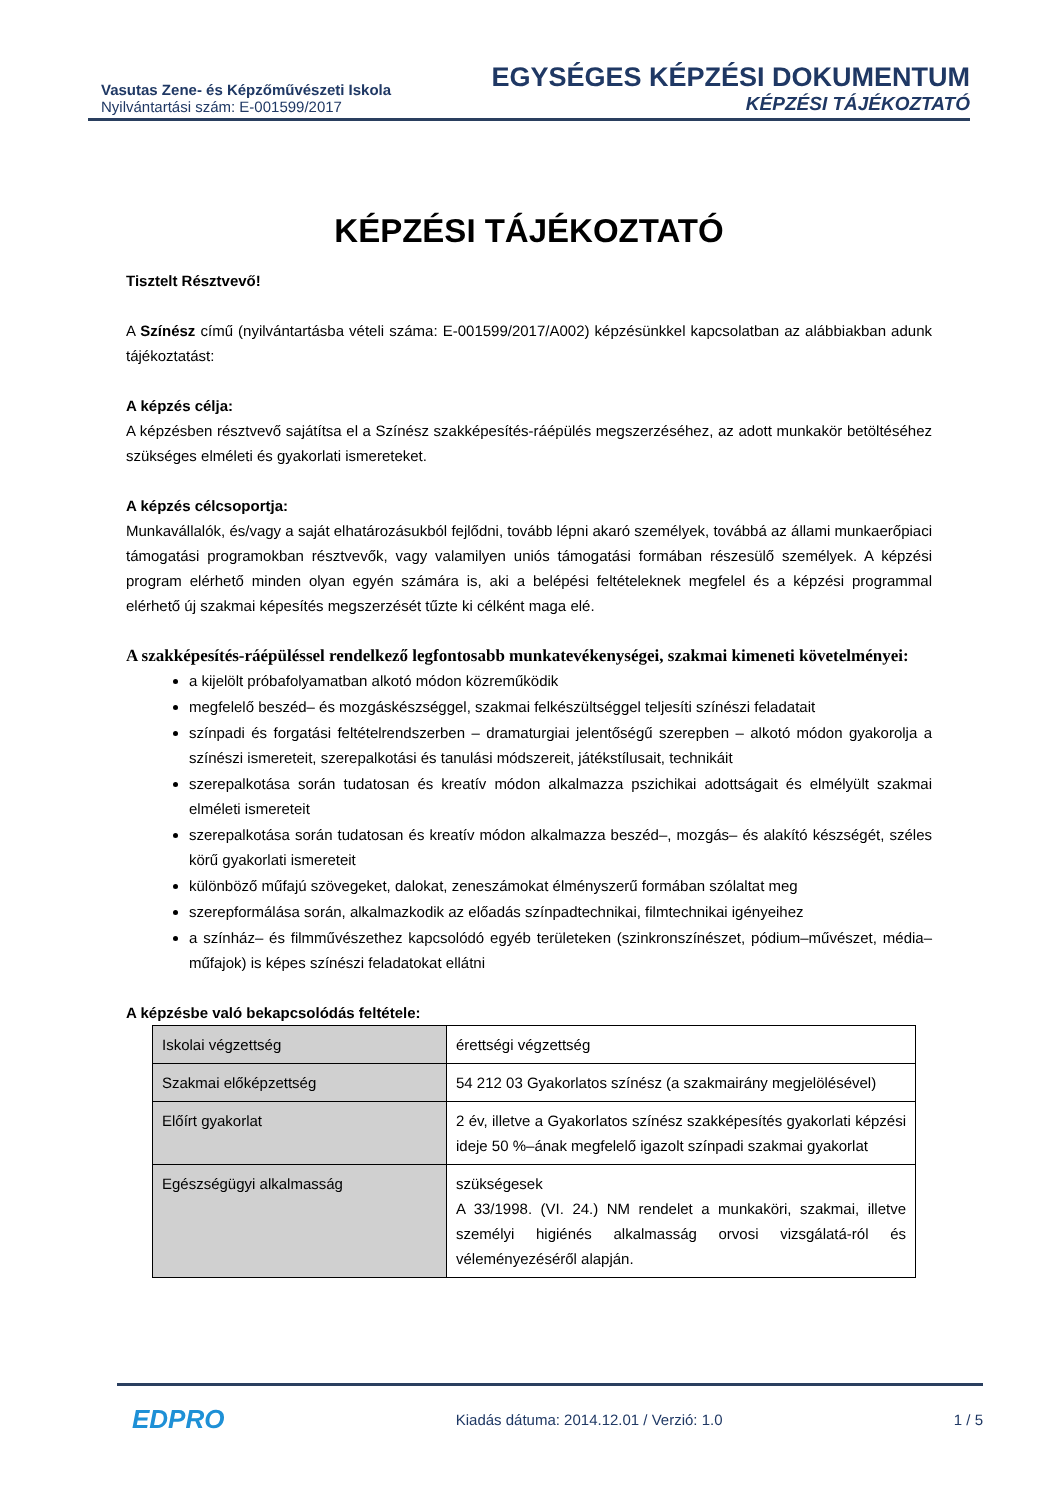Vasutas Zene- és Képzőművészeti Iskola
Nyilvántartási szám: E-001599/2017
EGYSÉGES KÉPZÉSI DOKUMENTUM
KÉPZÉSI TÁJÉKOZTATÓ
KÉPZÉSI TÁJÉKOZTATÓ
Tisztelt Résztvevő!
A Színész című (nyilvántartásba vételi száma: E-001599/2017/A002) képzésünkkel kapcsolatban az alábbiakban adunk tájékoztatást:
A képzés célja:
A képzésben résztvevő sajátítsa el a Színész szakképesítés-ráépülés megszerzéséhez, az adott munkakör betöltéséhez szükséges elméleti és gyakorlati ismereteket.
A képzés célcsoportja:
Munkavállalók, és/vagy a saját elhatározásukból fejlődni, tovább lépni akaró személyek, továbbá az állami munkaerőpiaci támogatási programokban résztvevők, vagy valamilyen uniós támogatási formában részesülő személyek. A képzési program elérhető minden olyan egyén számára is, aki a belépési feltételeknek megfelel és a képzési programmal elérhető új szakmai képesítés megszerzését tűzte ki célként maga elé.
A szakképesítés-ráépüléssel rendelkező legfontosabb munkatevékenységei, szakmai kimeneti követelményei:
a kijelölt próbafolyamatban alkotó módon közreműködik
megfelelő beszéd– és mozgáskészséggel, szakmai felkészültséggel teljesíti színészi feladatait
színpadi és forgatási feltételrendszerben – dramaturgiai jelentőségű szerepben – alkotó módon gyakorolja a színészi ismereteit, szerepalkotási és tanulási módszereit, játékstílusait, technikáit
szerepalkotása során tudatosan és kreatív módon alkalmazza pszichikai adottságait és elmélyült szakmai elméleti ismereteit
szerepalkotása során tudatosan és kreatív módon alkalmazza beszéd–, mozgás– és alakító készségét, széles körű gyakorlati ismereteit
különböző műfajú szövegeket, dalokat, zeneszámokat élményszerű formában szólaltat meg
szerepformálása során, alkalmazkodik az előadás színpadtechnikai, filmtechnikai igényeihez
a színház– és filmművészethez kapcsolódó egyéb területeken (szinkronszínészet, pódium–művészet, média–műfajok) is képes színészi feladatokat ellátni
A képzésbe való bekapcsolódás feltétele:
| Iskolai végzettség | érettségi végzettség |
| Szakmai előképzettség | 54 212 03 Gyakorlatos színész (a szakmairány megjelölésével) |
| Előírt gyakorlat | 2 év, illetve a Gyakorlatos színész szakképesítés gyakorlati képzési ideje 50 %–ának megfelelő igazolt színpadi szakmai gyakorlat |
| Egészségügyi alkalmasság | szükségesek A 33/1998. (VI. 24.) NM rendelet a munkaköri, szakmai, illetve személyi higiénés alkalmasság orvosi vizsgálatá-ról és véleményezéséről alapján. |
EDPRO Kiadás dátuma: 2014.12.01 / Verzió: 1.0 1 / 5